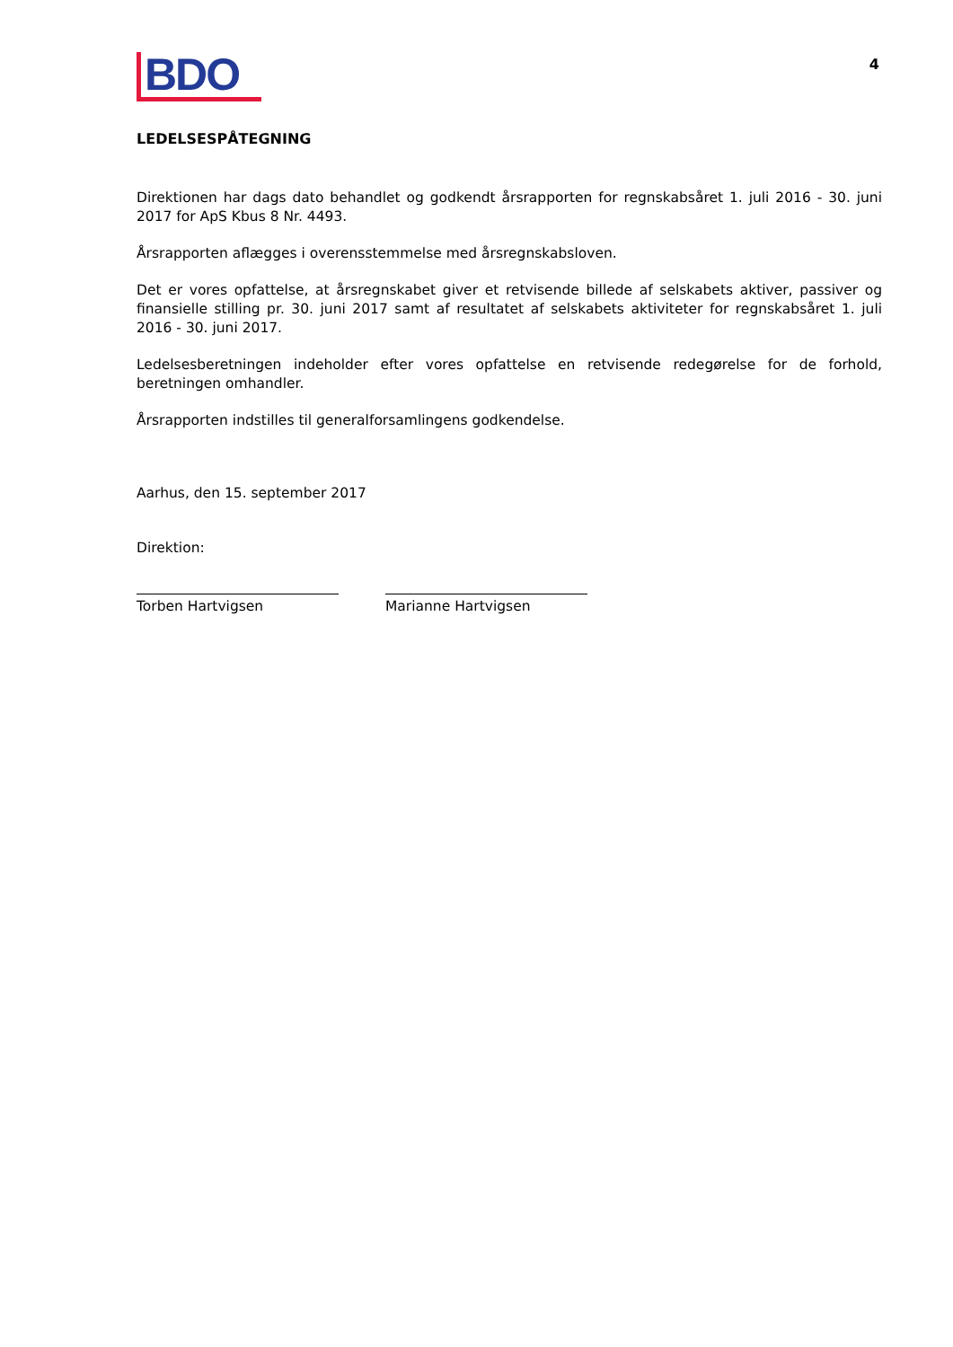4
BDO
LEDELSESPÅTEGNING
Direktionen har dags dato behandlet og godkendt årsrapporten for regnskabsåret 1. juli 2016 - 30. juni 2017 for ApS Kbus 8 Nr. 4493.
Årsrapporten aflægges i overensstemmelse med årsregnskabsloven.
Det er vores opfattelse, at årsregnskabet giver et retvisende billede af selskabets aktiver, passiver og finansielle stilling pr. 30. juni 2017 samt af resultatet af selskabets aktiviteter for regnskabsåret 1. juli 2016 - 30. juni 2017.
Ledelsesberetningen indeholder efter vores opfattelse en retvisende redegørelse for de forhold, beretningen omhandler.
Årsrapporten indstilles til generalforsamlingens godkendelse.
Aarhus, den 15. september 2017
Direktion:
Torben Hartvigsen Marianne Hartvigsen